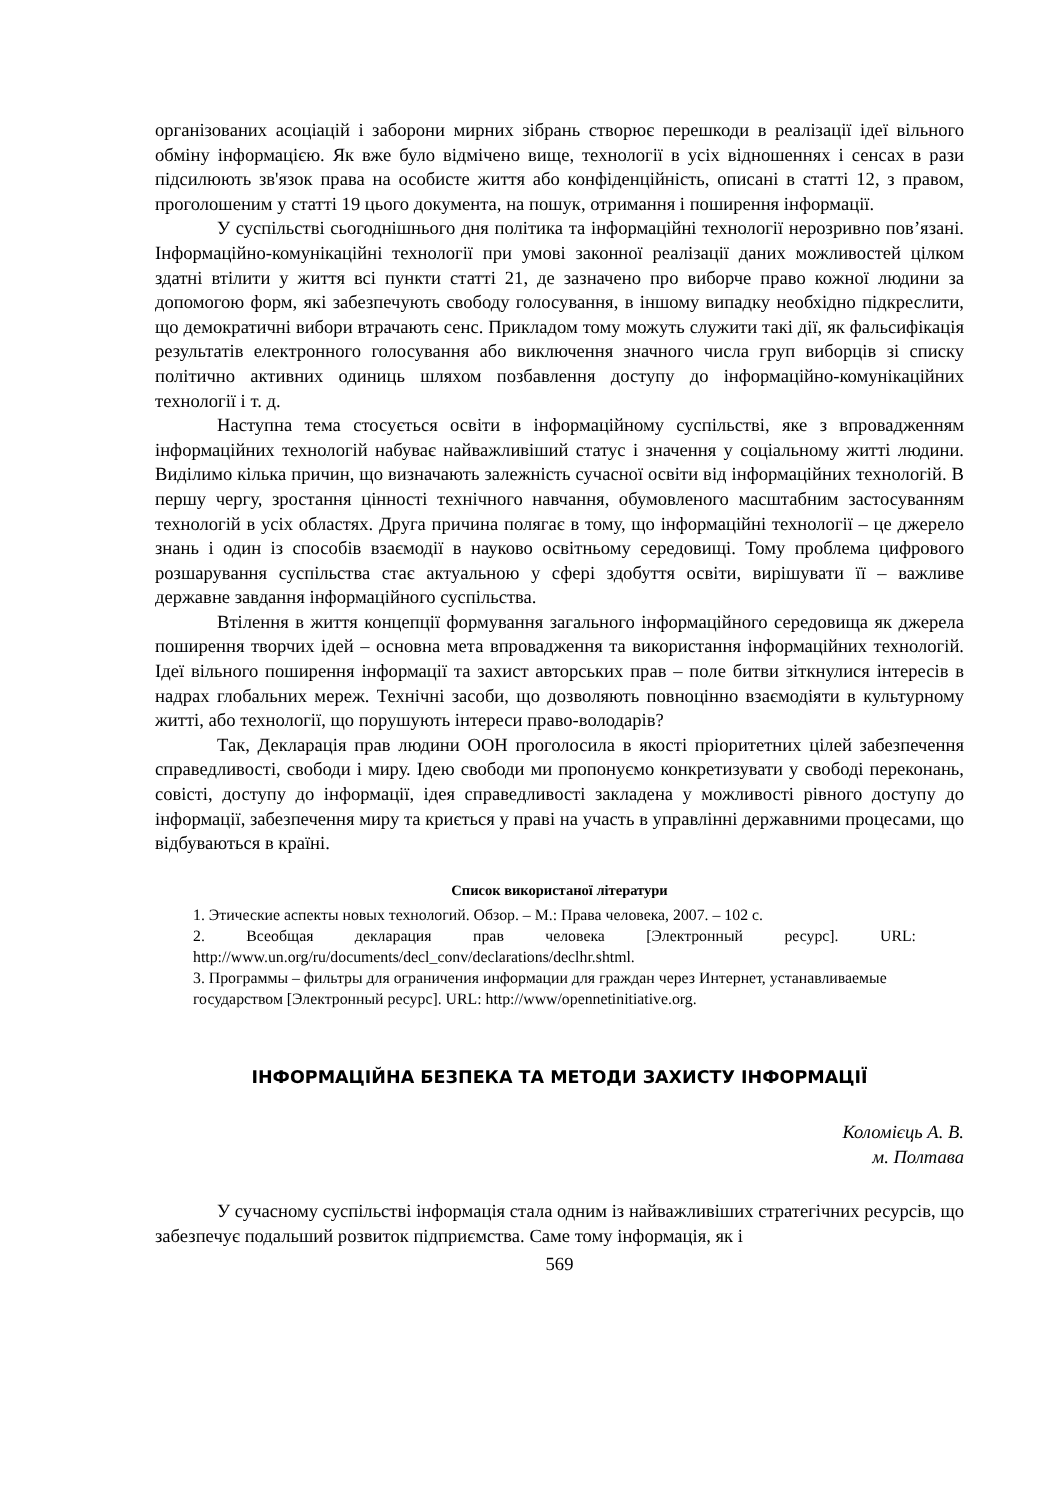організованих асоціацій і заборони мирних зібрань створює перешкоди в реалізації ідеї вільного обміну інформацією. Як вже було відмічено вище, технології в усіх відношеннях і сенсах в рази підсилюють зв'язок права на особисте життя або конфіденційність, описані в статті 12, з правом, проголошеним у статті 19 цього документа, на пошук, отримання і поширення інформації.
У суспільстві сьогоднішнього дня політика та інформаційні технології нерозривно пов’язані. Інформаційно-комунікаційні технології при умові законної реалізації даних можливостей цілком здатні втілити у життя всі пункти статті 21, де зазначено про виборче право кожної людини за допомогою форм, які забезпечують свободу голосування, в іншому випадку необхідно підкреслити, що демократичні вибори втрачають сенс. Прикладом тому можуть служити такі дії, як фальсифікація результатів електронного голосування або виключення значного числа груп виборців зі списку політично активних одиниць шляхом позбавлення доступу до інформаційно-комунікаційних технології і т. д.
Наступна тема стосується освіти в інформаційному суспільстві, яке з впровадженням інформаційних технологій набуває найважливіший статус і значення у соціальному житті людини. Виділимо кілька причин, що визначають залежність сучасної освіти від інформаційних технологій. В першу чергу, зростання цінності технічного навчання, обумовленого масштабним застосуванням технологій в усіх областях. Друга причина полягає в тому, що інформаційні технології – це джерело знань і один із способів взаємодії в науково освітньому середовищі. Тому проблема цифрового розшарування суспільства стає актуальною у сфері здобуття освіти, вирішувати її – важливе державне завдання інформаційного суспільства.
Втілення в життя концепції формування загального інформаційного середовища як джерела поширення творчих ідей – основна мета впровадження та використання інформаційних технологій. Ідеї вільного поширення інформації та захист авторських прав – поле битви зіткнулися інтересів в надрах глобальних мереж. Технічні засоби, що дозволяють повноцінно взаємодіяти в культурному житті, або технології, що порушують інтереси право-володарів?
Так, Декларація прав людини ООН проголосила в якості пріоритетних цілей забезпечення справедливості, свободи і миру. Ідею свободи ми пропонуємо конкретизувати у свободі переконань, совісті, доступу до інформації, ідея справедливості закладена у можливості рівного доступу до інформації, забезпечення миру та криється у праві на участь в управлінні державними процесами, що відбуваються в країні.
Список використаної літератури
1. Этические аспекты новых технологий. Обзор. – М.: Права человека, 2007. – 102 с.
2. Всеобщая декларация прав человека [Электронный ресурс]. URL: http://www.un.org/ru/documents/decl_conv/declarations/declhr.shtml.
3. Программы – фильтры для ограничения информации для граждан через Интернет, устанавливаемые государством [Электронный ресурс]. URL: http://www/opennetinitiative.org.
ІНФОРМАЦІЙНА БЕЗПЕКА ТА МЕТОДИ ЗАХИСТУ ІНФОРМАЦІЇ
Коломієць А. В.
м. Полтава
У сучасному суспільстві інформація стала одним із найважливіших стратегічних ресурсів, що забезпечує подальший розвиток підприємства. Саме тому інформація, як і
569